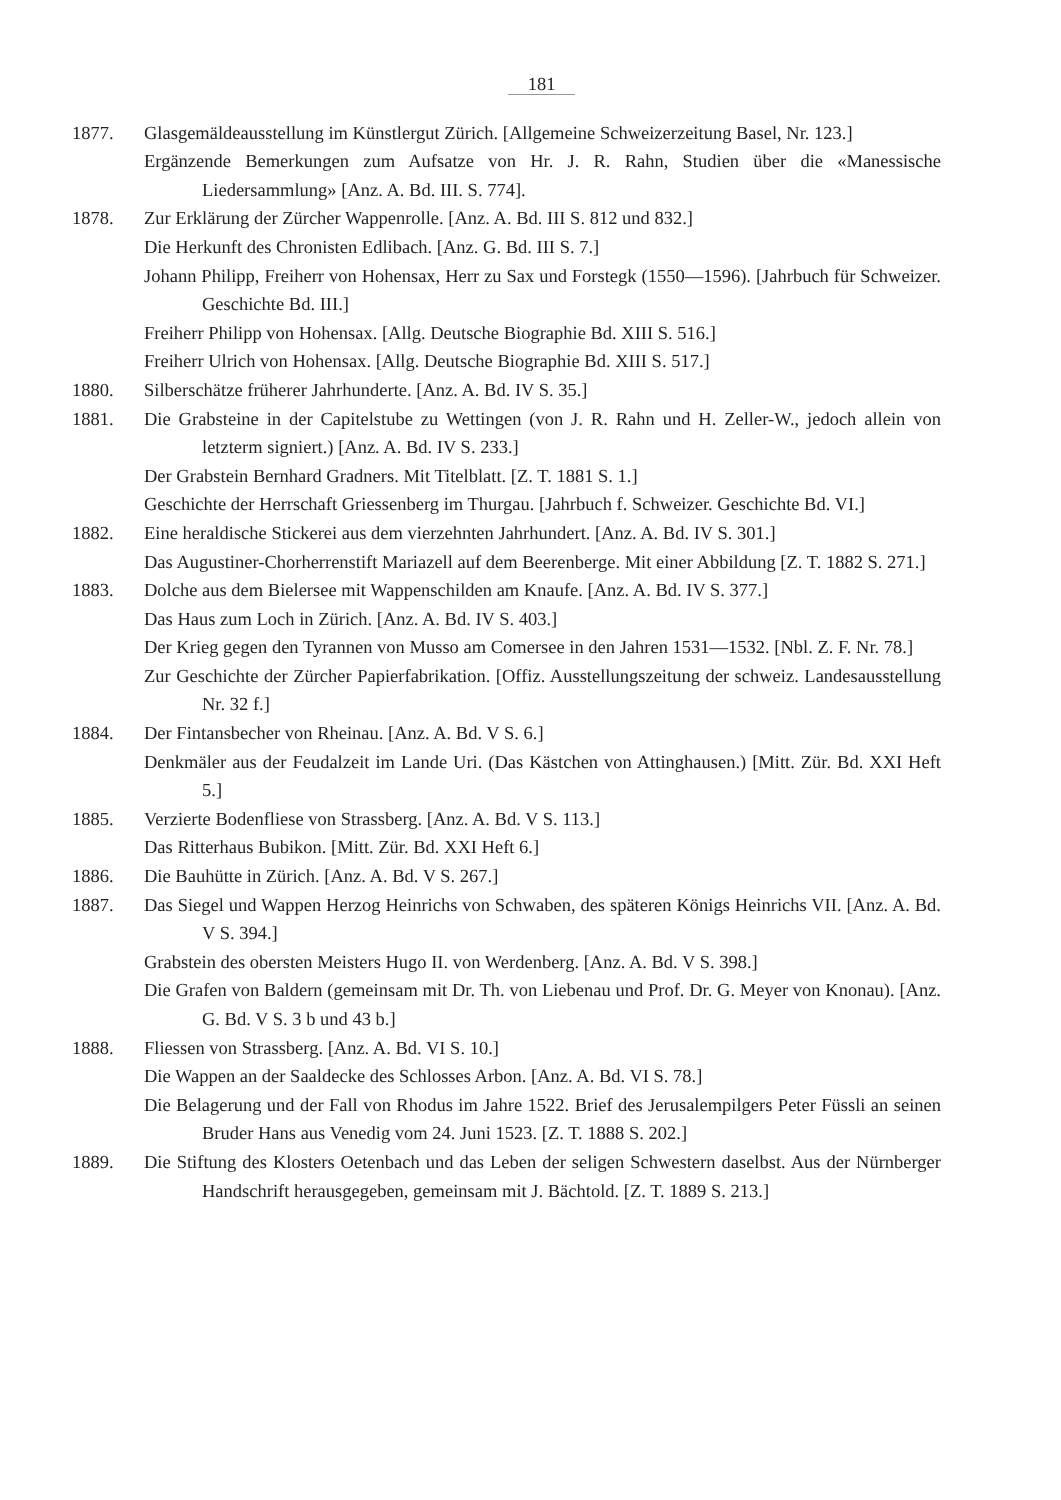181
1877. Glasgemäldeausstellung im Künstlergut Zürich. [Allgemeine Schweizerzeitung Basel, Nr. 123.]
Ergänzende Bemerkungen zum Aufsatze von Hr. J. R. Rahn, Studien über die «Manessische Liedersammlung» [Anz. A. Bd. III. S. 774].
1878. Zur Erklärung der Zürcher Wappenrolle. [Anz. A. Bd. III S. 812 und 832.]
Die Herkunft des Chronisten Edlibach. [Anz. G. Bd. III S. 7.]
Johann Philipp, Freiherr von Hohensax, Herr zu Sax und Forstegk (1550—1596). [Jahrbuch für Schweizer. Geschichte Bd. III.]
Freiherr Philipp von Hohensax. [Allg. Deutsche Biographie Bd. XIII S. 516.]
Freiherr Ulrich von Hohensax. [Allg. Deutsche Biographie Bd. XIII S. 517.]
1880. Silberschätze früherer Jahrhunderte. [Anz. A. Bd. IV S. 35.]
1881. Die Grabsteine in der Capitelstube zu Wettingen (von J. R. Rahn und H. Zeller-W., jedoch allein von letzterm signiert.) [Anz. A. Bd. IV S. 233.]
Der Grabstein Bernhard Gradners. Mit Titelblatt. [Z. T. 1881 S. 1.]
Geschichte der Herrschaft Griessenberg im Thurgau. [Jahrbuch f. Schweizer. Geschichte Bd. VI.]
1882. Eine heraldische Stickerei aus dem vierzehnten Jahrhundert. [Anz. A. Bd. IV S. 301.]
Das Augustiner-Chorherrenstift Mariazell auf dem Beerenberge. Mit einer Abbildung [Z. T. 1882 S. 271.]
1883. Dolche aus dem Bielersee mit Wappenschilden am Knaufe. [Anz. A. Bd. IV S. 377.]
Das Haus zum Loch in Zürich. [Anz. A. Bd. IV S. 403.]
Der Krieg gegen den Tyrannen von Musso am Comersee in den Jahren 1531—1532. [Nbl. Z. F. Nr. 78.]
Zur Geschichte der Zürcher Papierfabrikation. [Offiz. Ausstellungszeitung der schweiz. Landesausstellung Nr. 32 f.]
1884. Der Fintansbecher von Rheinau. [Anz. A. Bd. V S. 6.]
Denkmäler aus der Feudalzeit im Lande Uri. (Das Kästchen von Attinghausen.) [Mitt. Zür. Bd. XXI Heft 5.]
1885. Verzierte Bodenfliese von Strassberg. [Anz. A. Bd. V S. 113.]
Das Ritterhaus Bubikon. [Mitt. Zür. Bd. XXI Heft 6.]
1886. Die Bauhütte in Zürich. [Anz. A. Bd. V S. 267.]
1887. Das Siegel und Wappen Herzog Heinrichs von Schwaben, des späteren Königs Heinrichs VII. [Anz. A. Bd. V S. 394.]
Grabstein des obersten Meisters Hugo II. von Werdenberg. [Anz. A. Bd. V S. 398.]
Die Grafen von Baldern (gemeinsam mit Dr. Th. von Liebenau und Prof. Dr. G. Meyer von Knonau). [Anz. G. Bd. V S. 3 b und 43 b.]
1888. Fliessen von Strassberg. [Anz. A. Bd. VI S. 10.]
Die Wappen an der Saaldecke des Schlosses Arbon. [Anz. A. Bd. VI S. 78.]
Die Belagerung und der Fall von Rhodus im Jahre 1522. Brief des Jerusalempilgers Peter Füssli an seinen Bruder Hans aus Venedig vom 24. Juni 1523. [Z. T. 1888 S. 202.]
1889. Die Stiftung des Klosters Oetenbach und das Leben der seligen Schwestern daselbst. Aus der Nürnberger Handschrift herausgegeben, gemeinsam mit J. Bächtold. [Z. T. 1889 S. 213.]